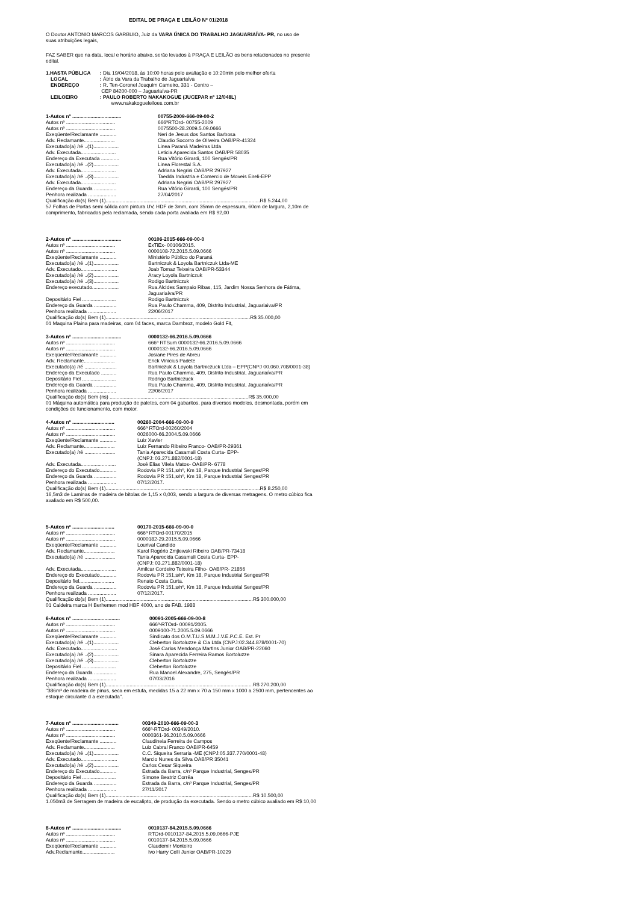EDITAL DE PRAÇA E LEILÃO Nº 01/2018
O Doutor ANTONIO MARCOS GARBUIO, Juiz da VARA ÚNICA DO TRABALHO JAGUARIAÍVA- PR, no uso de suas atribuições legais,
FAZ SABER que na data, local e horário abaixo, serão levados à PRAÇA E LEILÃO os bens relacionados no presente edital.
1.HASTA PÚBLICA: Dia 19/04/2018, às 10:00 horas pelo avaliação e 10:20min pelo melhor oferta
LOCAL: Átrio da Vara da Trabalho de Jaguariaíva
ENDEREÇO: R. Ten-Coronel Joaquim Carneiro, 331 - Centro –
CEP 84200-000 – Jaguariaíva-PR
LEILOEIRO: PAULO ROBERTO NAKAKOGUE (JUCEPAR nº 12/048L)
www.nakakogueleiloes.com.br
1-Autos nº ................................... 00755-2009-666-09-00-2
Autos nº ................................... 666ªRTOrd- 00755-2009
Autos nº ................................... 0075500-28.2009.5.09.0666
Exeqüente/Reclamante ............ Neri de Jesus dos Santos Barbosa
Adv. Reclamante...................... Claudio Socorro de Oliveira OAB/PR-41324
Executado(a) /ré ..(1).................. Linea Paraná Madeiras Ltda
Adv. Executada......................... Leticia Aparecida Santos OAB/PR 58035
Endereço da Executada ............. Rua Vitório Girardi, 100 Sengés/PR
Executado(a) /ré ..(2).................. Linea Florestal S.A.
Adv. Executada......................... Adriana Negrini OAB/PR 297927
Executado(a) /ré ..(3).................. Taedda Industria e Comercio de Moveis Eireli-EPP
Adv. Executada......................... Adriana Negrini OAB/PR 297927
Endereço da Guarda ................ Rua Vitório Girardi, 100 Sengés/PR
Penhora realizada .................... 27/04/2017
Qualificação do(s) Bem (1)..............................................................................................................R$ 5.244,00
57 Folhas de Portas semi sólida com pintura UV, HDF de 3mm, com 35mm de espessura, 60cm de largura, 2,10m de comprimento, fabricados pela reclamada, sendo cada porta avaliada em R$ 92,00
2-Autos nº ................................... 00106-2015-666-09-00-0
Autos nº ................................... ExTiEx- 00106/2015.
Autos nº ................................... 0000108-72.2015.5.09.0666
Exeqüente/Reclamante ............ Ministério Público do Paraná
Executado(a) /ré ..(1).................. Bartniczuk & Loyola Bartniczuk Ltda-ME
Adv. Executado.......................... Joab Tomaz Teixeira OAB/PR-53344
Executado(a) /ré ..(2).................. Aracy Loyola Bartniczuk
Executado(a) /ré ..(3).................. Rodigo Bartniczuk
Endereço executado................... Rua Alcides Sampaio Ribas, 115, Jardim Nossa Senhora de Fátima,
Jaguariaíva/PR
Depositário Fiel ........................ Rodigo Bartniczuk
Endereço da Guarda ................ Rua Paulo Chamma, 409, Distrito Industrial, Jaguariaiva/PR
Penhora realizada .................... 22/06/2017
Qualificação do(s) Bem (1).......................................................................................................R$ 35.000,00
01 Maquina Plaina para madeiras, com 04 faces, marca Dambroz, modelo Gold Fit,
3-Autos nº ................................... 0000132-66.2016.5.09.0666
Autos nº ................................... 666ª RTSum 0000132-66.2016.5.09.0666
Autos nº ................................... 0000132-66.2016.5.09.0666
Exeqüente/Reclamante ............ Josiane Pires de Abreu
Adv. Reclamante...................... Erick Vinicius Padete
Executado(a) /ré ....................... Bartniczuk & Loyola Bartniczuck Ltda – EPP(CNPJ 00.060.708/0001-38)
Endereço da Executado ........... Rua Paulo Chamma, 409, Distrito Industrial, Jaguariaíva/PR
Depositário Fiel ........................ Rodrigo Bartniczuck
Endereço da Guarda ................ Rua Paulo Chamma, 409, Distrito Industrial, Jaguariaíva/PR
Penhora realizada .................... 22/06/2017
Qualificação do(s) Bem (ns) ...................................................................................................R$ 35.000,00
01 Máquina automática para produção de paletes, com 04 gabaritos, para diversos modelos, desmontada, porém em condições de funcionamento, com motor.
4-Autos nº .............................. 00260-2004-666-09-00-9
Autos nº ................................... 666ª RTOrd-00260/2004
Autos nº ................................... 0026000-66.2004.5.09.0666
Exeqüente/Reclamante ............ Luiz Xavier
Adv. Reclamante...................... Luiz Fernando Ribeiro Franco- OAB/PR-29361
Executado(a) /ré ...................... Tania Aparecida Casamali Costa Curta- EPP-
(CNPJ: 03.271.882/0001-18)
Adv. Executada......................... José Elias Vilela Matos- OAB/PR- 6778
Endereço do Executado............ Rodovia PR 151,s/nº, Km 18, Parque Industrial Senges/PR
Endereço da Guarda ................ Rodovia PR 151,s/nº, Km 18, Parque Industrial Senges/PR
Penhora realizada .................... 07/12/2017.
Qualificação do(s) Bem (1)..............................................................................................................R$ 8.250,00
16,5m3 de Laminas de madeira de bitolas de 1,15 x 0,003, sendo a largura de diversas metragens. O metro cúbico fica avaliado em R$ 500,00.
5-Autos nº .............................. 00170-2015-666-09-00-0
Autos nº ................................... 666ª RTOrd-00170/2015
Autos nº ................................... 0000182-29.2015.5.09.0666
Exeqüente/Reclamante ............ Lourival Candido
Adv. Reclamante...................... Karol Rogério Zmjiewski Ribeiro OAB/PR-73418
Executado(a) /ré ...................... Tania Aparecida Casamali Costa Curta- EPP-
(CNPJ: 03.271.882/0001-18)
Adv. Executada......................... Amilcar Cordeiro Teixeira Filho- OAB/PR- 21856
Endereço do Executado............ Rodovia PR 151,s/nº, Km 18, Parque Industrial Senges/PR
Depositário fiel......................... Renato Costa Curta.
Endereço da Guarda ................ Rodovia PR 151,s/nº, Km 18, Parque Industrial Senges/PR
Penhora realizada .................... 07/12/2017.
Qualificação do(s) Bem (1).........................................................................................................R$ 300.000,00
01 Caldeira marca H Berhemen mod HBF 4000, ano de FAB. 1988
6-Autos nº .................................. 00091-2005-666-09-00-8
Autos nº ................................... 666ª-RTOrd- 00091/2005.
Autos nº ................................... 0009100-71.2005.5.09.0666
Exeqüente/Reclamante ............ Sindicato dos O.M.T.U.S.M.M.J.V.E.P.C.E. Est. Pr
Executado(a) /ré ..(1).................. Cleberton Bortoluzze & Cia Ltda (CNPJ:02.344.878/0001-70)
Adv. Executado.......................... José Carlos Mendonça Martins Junior OAB/PR-22060
Executado(a) /ré ..(2).................. Sinara Aparecida Ferreira Ramos Bortoluzze
Executado(a) /ré ..(3).................. Cleberton Bortoluzze
Depositário Fiel ........................ Cleberton Bortoluzze
Endereço da Guarda ................ Rua Manoel Alexandre, 275, Sengés/PR
Penhora realizada .................... 07/03/2016
Qualificação do(s) Bem (1).........................................................................................................R$ 270.200,00
"386m³ de madeira de pinus, seca em estufa, medidas 15 a 22 mm x 70 a 150 mm x 1000 a 2500 mm, pertencentes ao estoque circulante d a executada".
7-Autos nº ................................. 00349-2010-666-09-00-3
Autos nº ................................... 666ª-RTOrd- 00349/2010.
Autos nº ................................... 0000361-36.2010.5.09.0666
Exeqüente/Reclamante ............ Claudineia Ferreira de Campos
Adv. Reclamante...................... Luiz Cabral Franco OAB/PR-6459
Executado(a) /ré ..(1).................. C.C. Siqueira Serraria -ME (CNPJ:05.337.770/0001-48)
Adv. Executado.......................... Marcio Nunes da Silva OAB/PR 35041
Executado(a) /ré ..(2).................. Carlos Cesar Siqueira
Endereço do Executado............ Estrada da Barra, c/nº Parque Industrial, Senges/PR
Depositário Fiel ........................ Simone Beatriz Corrêa
Endereço da Guarda ................ Estrada da Barra, c/nº Parque Industrial, Senges/PR
Penhora realizada .................... 27/11/2017
Qualificação do(s) Bem (1).........................................................................................................R$ 10.500,00
1.050m3 de Serragem de madeira de eucalipto, de produção da executada. Sendo o metro cúbico avaliado em R$ 10,00
8-Autos nº ................................... 0010137-84.2015.5.09.0666
Autos nº ................................... RTOrd-0010137-84.2015.5.09.0666-PJE
Autos nº ................................... 0010137-84.2015.5.09.0666
Exeqüente/Reclamante ............ Claudemir Monteiro
Adv.Reclamante....................... Ivo Harry Celli Junior OAB/PR-10229